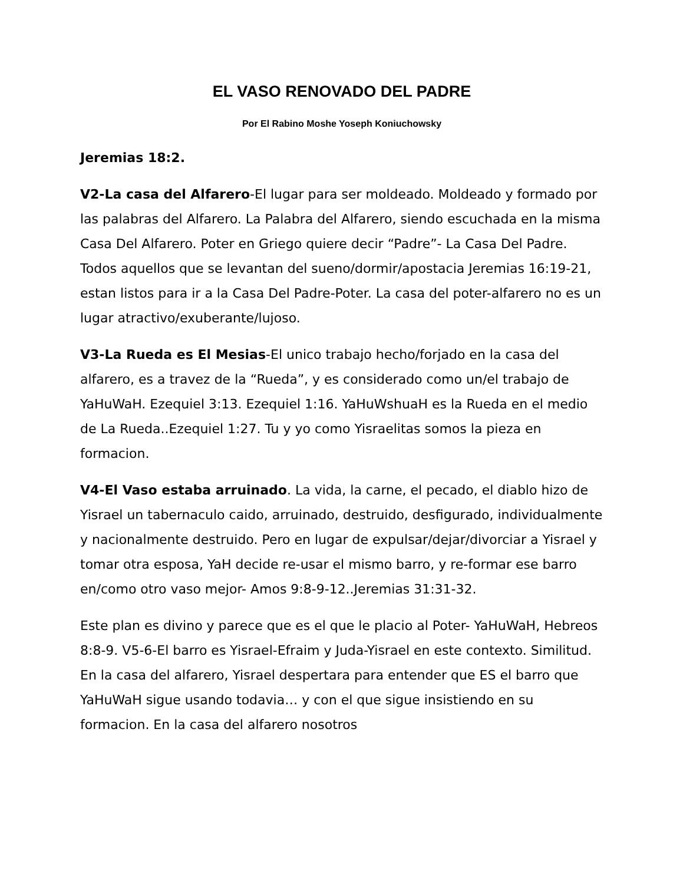EL VASO RENOVADO DEL PADRE
Por El Rabino Moshe Yoseph Koniuchowsky
Jeremias 18:2.
V2-La casa del Alfarero-El lugar para ser moldeado. Moldeado y formado por las palabras del Alfarero. La Palabra del Alfarero, siendo escuchada en la misma Casa Del Alfarero. Poter en Griego quiere decir “Padre”- La Casa Del Padre. Todos aquellos que se levantan del sueno/dormir/apostacia Jeremias 16:19-21, estan listos para ir a la Casa Del Padre-Poter. La casa del poter-alfarero no es un lugar atractivo/exuberante/lujoso.
V3-La Rueda es El Mesias-El unico trabajo hecho/forjado en la casa del alfarero, es a travez de la “Rueda”, y es considerado como un/el trabajo de YaHuWaH. Ezequiel 3:13. Ezequiel 1:16. YaHuWshuaH es la Rueda en el medio de La Rueda..Ezequiel 1:27. Tu y yo como Yisraelitas somos la pieza en formacion.
V4-El Vaso estaba arruinado. La vida, la carne, el pecado, el diablo hizo de Yisrael un tabernaculo caido, arruinado, destruido, desfigurado, individualmente y nacionalmente destruido. Pero en lugar de expulsar/dejar/divorciar a Yisrael y tomar otra esposa, YaH decide re-usar el mismo barro, y re-formar ese barro en/como otro vaso mejor- Amos 9:8-9-12..Jeremias 31:31-32.
Este plan es divino y parece que es el que le placio al Poter- YaHuWaH, Hebreos 8:8-9. V5-6-El barro es Yisrael-Efraim y Juda-Yisrael en este contexto. Similitud. En la casa del alfarero, Yisrael despertara para entender que ES el barro que YaHuWaH sigue usando todavia… y con el que sigue insistiendo en su formacion. En la casa del alfarero nosotros